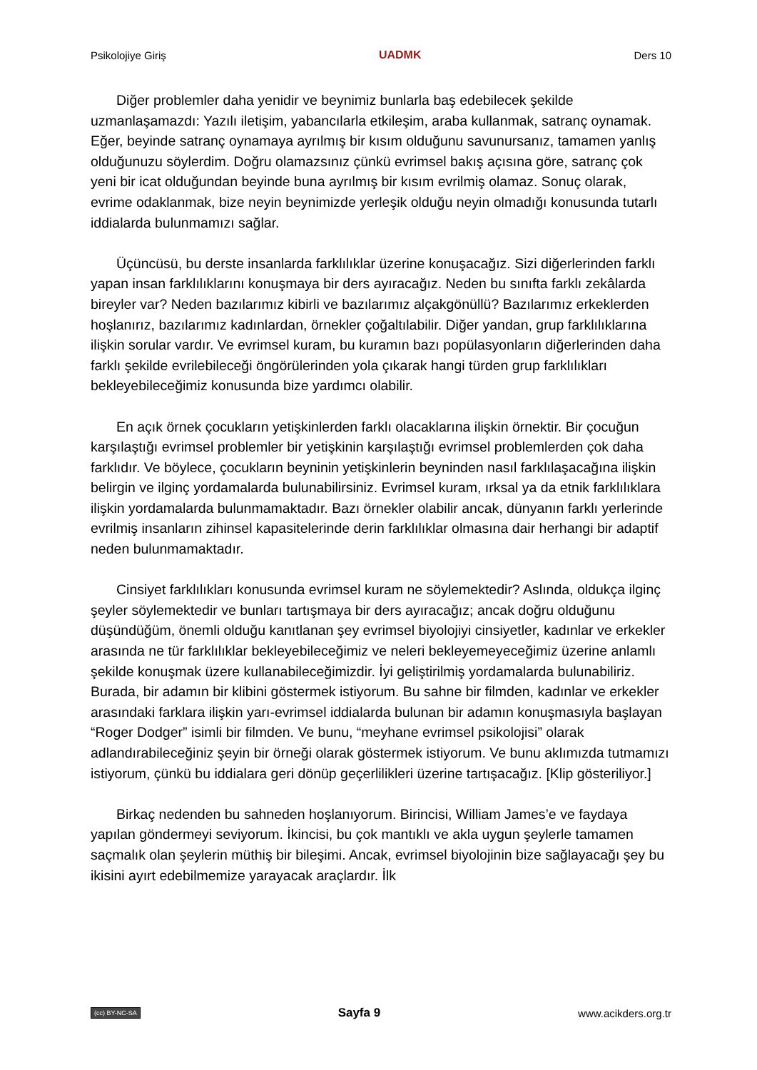Psikolojiye Giriş UADMK Ders 10
Diğer problemler daha yenidir ve beynimiz bunlarla baş edebilecek şekilde uzmanlaşamazdı: Yazılı iletişim, yabancılarla etkileşim, araba kullanmak, satranç oynamak. Eğer, beyinde satranç oynamaya ayrılmış bir kısım olduğunu savunursanız, tamamen yanlış olduğunuzu söylerdim. Doğru olamazsınız çünkü evrimsel bakış açısına göre, satranç çok yeni bir icat olduğundan beyinde buna ayrılmış bir kısım evrilmiş olamaz. Sonuç olarak, evrime odaklanmak, bize neyin beynimizde yerleşik olduğu neyin olmadığı konusunda tutarlı iddialarda bulunmamızı sağlar.
Üçüncüsü, bu derste insanlarda farklılıklar üzerine konuşacağız. Sizi diğerlerinden farklı yapan insan farklılıklarını konuşmaya bir ders ayıracağız. Neden bu sınıfta farklı zekâlarda bireyler var? Neden bazılarımız kibirli ve bazılarımız alçakgönüllü? Bazılarımız erkeklerden hoşlanırız, bazılarımız kadınlardan, örnekler çoğaltılabilir. Diğer yandan, grup farklılıklarına ilişkin sorular vardır. Ve evrimsel kuram, bu kuramın bazı popülasyonların diğerlerinden daha farklı şekilde evrilebileceği öngörülerinden yola çıkarak hangi türden grup farklılıkları bekleyebileceğimiz konusunda bize yardımcı olabilir.
En açık örnek çocukların yetişkinlerden farklı olacaklarına ilişkin örnektir. Bir çocuğun karşılaştığı evrimsel problemler bir yetişkinin karşılaştığı evrimsel problemlerden çok daha farklıdır. Ve böylece, çocukların beyninin yetişkinlerin beyninden nasıl farklılaşacağına ilişkin belirgin ve ilginç yordamalarda bulunabilirsiniz. Evrimsel kuram, ırksal ya da etnik farklılıklara ilişkin yordamalarda bulunmamaktadır. Bazı örnekler olabilir ancak, dünyanın farklı yerlerinde evrilmiş insanların zihinsel kapasitelerinde derin farklılıklar olmasına dair herhangi bir adaptif neden bulunmamaktadır.
Cinsiyet farklılıkları konusunda evrimsel kuram ne söylemektedir? Aslında, oldukça ilginç şeyler söylemektedir ve bunları tartışmaya bir ders ayıracağız; ancak doğru olduğunu düşündüğüm, önemli olduğu kanıtlanan şey evrimsel biyolojiyi cinsiyetler, kadınlar ve erkekler arasında ne tür farklılıklar bekleyebileceğimiz ve neleri bekleyemeyeceğimiz üzerine anlamlı şekilde konuşmak üzere kullanabileceğimizdir. İyi geliştirilmiş yordamalarda bulunabiliriz. Burada, bir adamın bir klibini göstermek istiyorum. Bu sahne bir filmden, kadınlar ve erkekler arasındaki farklara ilişkin yarı-evrimsel iddialarda bulunan bir adamın konuşmasıyla başlayan “Roger Dodger” isimli bir filmden. Ve bunu, “meyhane evrimsel psikolojisi” olarak adlandırabileceğiniz şeyin bir örneği olarak göstermek istiyorum. Ve bunu aklımızda tutmamızı istiyorum, çünkü bu iddialara geri dönüp geçerlilikleri üzerine tartışacağız. [Klip gösteriliyor.]
Birkaç nedenden bu sahneden hoşlanıyorum. Birincisi, William James’e ve faydaya yapılan göndermeyi seviyorum. İkincisi, bu çok mantıklı ve akla uygun şeylerle tamamen saçmalık olan şeylerin müthiş bir bileşimi. Ancak, evrimsel biyolojinin bize sağlayacağı şey bu ikisini ayırt edebilmemize yarayacak araçlardır. İlk
(cc) BY-NC-SA Sayfa 9 www.acikders.org.tr